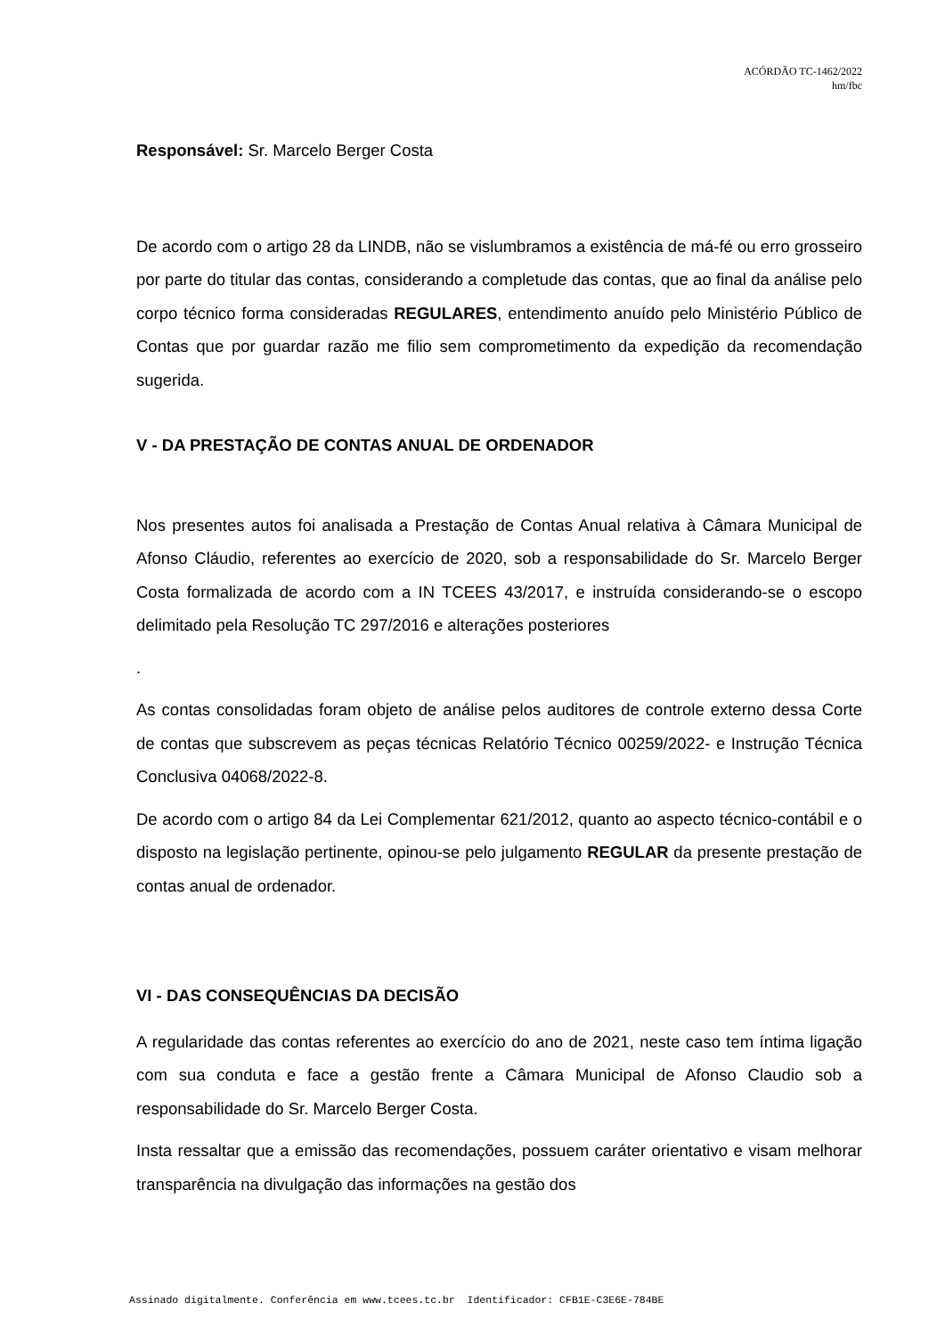ACÓRDÃO TC-1462/2022
hm/fbc
Responsável: Sr. Marcelo Berger Costa
De acordo com o artigo 28 da LINDB, não se vislumbramos a existência de má-fé ou erro grosseiro por parte do titular das contas, considerando a completude das contas, que ao final da análise pelo corpo técnico forma consideradas REGULARES, entendimento anuído pelo Ministério Público de Contas que por guardar razão me filio sem comprometimento da expedição da recomendação sugerida.
V - DA PRESTAÇÃO DE CONTAS ANUAL DE ORDENADOR
Nos presentes autos foi analisada a Prestação de Contas Anual relativa à Câmara Municipal de Afonso Cláudio, referentes ao exercício de 2020, sob a responsabilidade do Sr. Marcelo Berger Costa formalizada de acordo com a IN TCEES 43/2017, e instruída considerando-se o escopo delimitado pela Resolução TC 297/2016 e alterações posteriores
.
As contas consolidadas foram objeto de análise pelos auditores de controle externo dessa Corte de contas que subscrevem as peças técnicas Relatório Técnico 00259/2022- e Instrução Técnica Conclusiva 04068/2022-8.
De acordo com o artigo 84 da Lei Complementar 621/2012, quanto ao aspecto técnico-contábil e o disposto na legislação pertinente, opinou-se pelo julgamento REGULAR da presente prestação de contas anual de ordenador.
VI - DAS CONSEQUÊNCIAS DA DECISÃO
A regularidade das contas referentes ao exercício do ano de 2021, neste caso tem íntima ligação com sua conduta e face a gestão frente a Câmara Municipal de Afonso Claudio sob a responsabilidade do Sr. Marcelo Berger Costa.
Insta ressaltar que a emissão das recomendações, possuem caráter orientativo e visam melhorar transparência na divulgação das informações na gestão dos
Assinado digitalmente. Conferência em www.tcees.tc.br Identificador: CFB1E-C3E6E-784BE